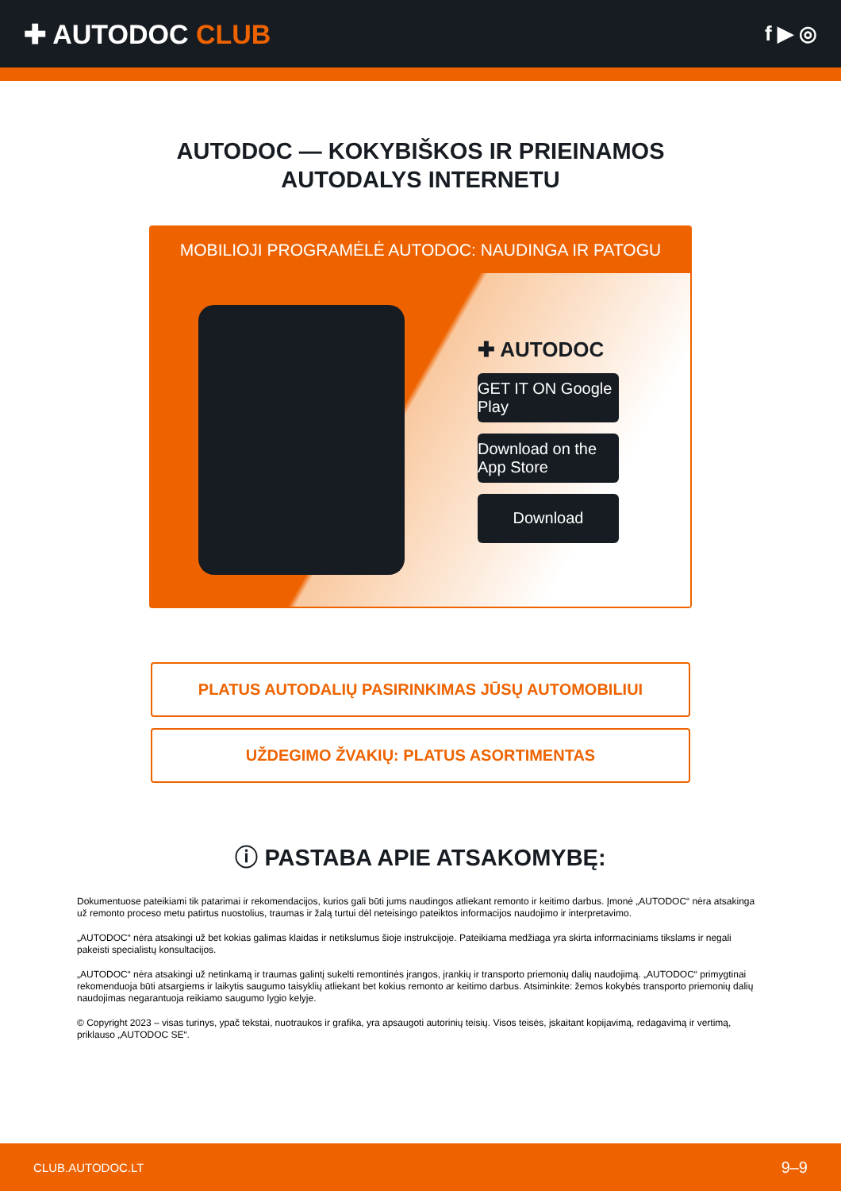✚ AUTODOC CLUB
f ▶ ◎
AUTODOC — KOKYBIŠKOS IR PRIEINAMOS
AUTODALYS INTERNETU
MOBILIOJI PROGRAMĖLĖ AUTODOC: NAUDINGA IR PATOGU
✚ AUTODOC
GET IT ON Google Play
Download on the App Store
Download
PLATUS AUTODALIŲ PASIRINKIMAS JŪSŲ AUTOMOBILIUI
UŽDEGIMO ŽVAKIŲ: PLATUS ASORTIMENTAS
ⓘ PASTABA APIE ATSAKOMYBĘ:
Dokumentuose pateikiami tik patarimai ir rekomendacijos, kurios gali būti jums naudingos atliekant remonto ir keitimo darbus. Įmonė „AUTODOC“ nėra atsakinga už remonto proceso metu patirtus nuostolius, traumas ir žalą turtui dėl neteisingo pateiktos informacijos naudojimo ir interpretavimo.
„AUTODOC“ nėra atsakingi už bet kokias galimas klaidas ir netikslumus šioje instrukcijoje. Pateikiama medžiaga yra skirta informaciniams tikslams ir negali pakeisti specialistų konsultacijos.
„AUTODOC“ nėra atsakingi už netinkamą ir traumas galintį sukelti remontinės įrangos, įrankių ir transporto priemonių dalių naudojimą. „AUTODOC“ primygtinai rekomenduoja būti atsargiems ir laikytis saugumo taisyklių atliekant bet kokius remonto ar keitimo darbus. Atsiminkite: žemos kokybės transporto priemonių dalių naudojimas negarantuoja reikiamo saugumo lygio kelyje.
© Copyright 2023 – visas turinys, ypač tekstai, nuotraukos ir grafika, yra apsaugoti autorinių teisių. Visos teisės, įskaitant kopijavimą, redagavimą ir vertimą, priklauso „AUTODOC SE“.
CLUB.AUTODOC.LT 9–9